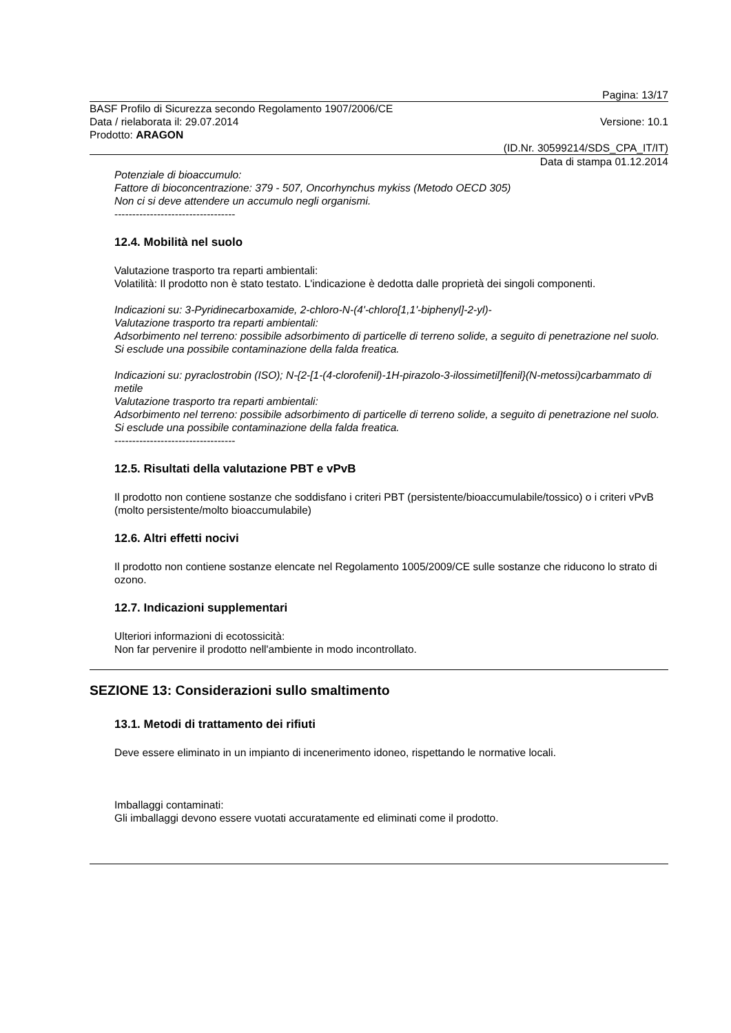Pagina: 13/17
BASF Profilo di Sicurezza secondo Regolamento 1907/2006/CE
Data / rielaborata il: 29.07.2014
Prodotto: ARAGON
Versione: 10.1
(ID.Nr. 30599214/SDS_CPA_IT/IT)
Data di stampa 01.12.2014
Potenziale di bioaccumulo:
Fattore di bioconcentrazione: 379 - 507, Oncorhynchus mykiss (Metodo OECD 305)
Non ci si deve attendere un accumulo negli organismi.
----------------------------------
12.4. Mobilità nel suolo
Valutazione trasporto tra reparti ambientali:
Volatilità: Il prodotto non è stato testato. L'indicazione è dedotta dalle proprietà dei singoli componenti.
Indicazioni su: 3-Pyridinecarboxamide, 2-chloro-N-(4'-chloro[1,1'-biphenyl]-2-yl)-
Valutazione trasporto tra reparti ambientali:
Adsorbimento nel terreno: possibile adsorbimento di particelle di terreno solide, a seguito di penetrazione nel suolo. Si esclude una possibile contaminazione della falda freatica.
Indicazioni su: pyraclostrobin (ISO); N-{2-[1-(4-clorofenil)-1H-pirazolo-3-ilossimetil]fenil}(N-metossi)carbammato di metile
Valutazione trasporto tra reparti ambientali:
Adsorbimento nel terreno: possibile adsorbimento di particelle di terreno solide, a seguito di penetrazione nel suolo. Si esclude una possibile contaminazione della falda freatica.
----------------------------------
12.5. Risultati della valutazione PBT e vPvB
Il prodotto non contiene sostanze che soddisfano i criteri PBT (persistente/bioaccumulabile/tossico) o i criteri vPvB (molto persistente/molto bioaccumulabile)
12.6. Altri effetti nocivi
Il prodotto non contiene sostanze elencate nel Regolamento 1005/2009/CE sulle sostanze che riducono lo strato di ozono.
12.7. Indicazioni supplementari
Ulteriori informazioni di ecotossicità:
Non far pervenire il prodotto nell'ambiente in modo incontrollato.
SEZIONE 13: Considerazioni sullo smaltimento
13.1. Metodi di trattamento dei rifiuti
Deve essere eliminato in un impianto di incenerimento idoneo, rispettando le normative locali.
Imballaggi contaminati:
Gli imballaggi devono essere vuotati accuratamente ed eliminati come il prodotto.